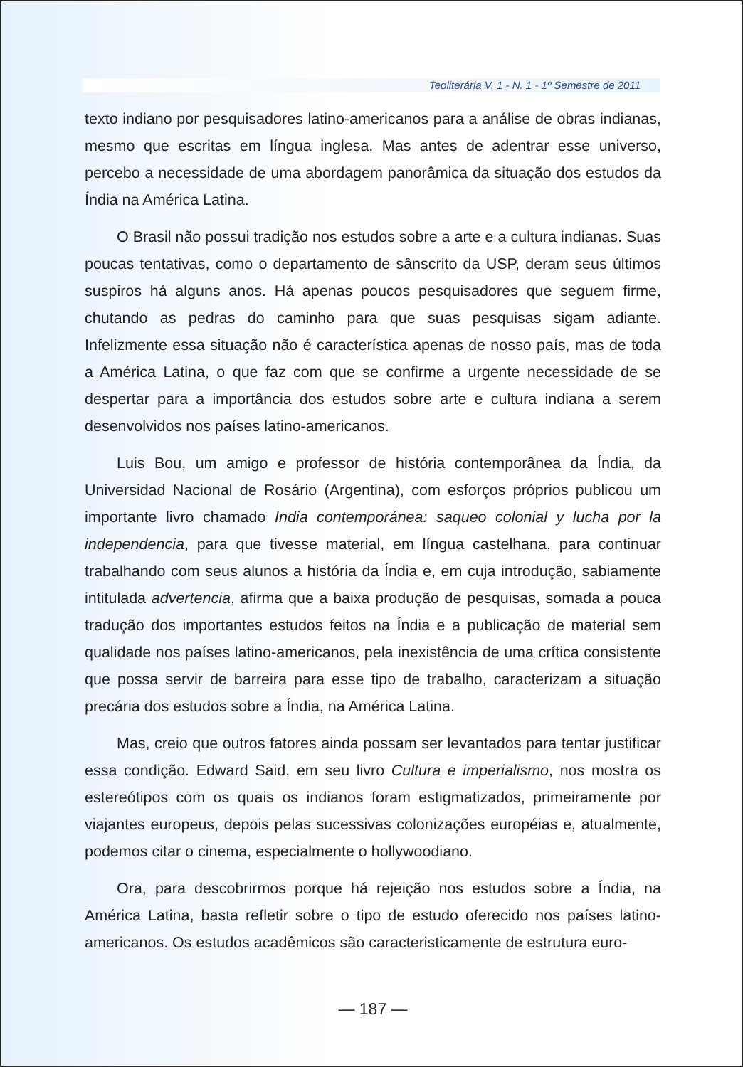Teoliterária V. 1 - N. 1 - 1º Semestre de 2011
texto indiano por pesquisadores latino-americanos para a análise de obras indianas, mesmo que escritas em língua inglesa. Mas antes de adentrar esse universo, percebo a necessidade de uma abordagem panorâmica da situação dos estudos da Índia na América Latina.
O Brasil não possui tradição nos estudos sobre a arte e a cultura indianas. Suas poucas tentativas, como o departamento de sânscrito da USP, deram seus últimos suspiros há alguns anos. Há apenas poucos pesquisadores que seguem firme, chutando as pedras do caminho para que suas pesquisas sigam adiante. Infelizmente essa situação não é característica apenas de nosso país, mas de toda a América Latina, o que faz com que se confirme a urgente necessidade de se despertar para a importância dos estudos sobre arte e cultura indiana a serem desenvolvidos nos países latino-americanos.
Luis Bou, um amigo e professor de história contemporânea da Índia, da Universidad Nacional de Rosário (Argentina), com esforços próprios publicou um importante livro chamado India contemporánea: saqueo colonial y lucha por la independencia, para que tivesse material, em língua castelhana, para continuar trabalhando com seus alunos a história da Índia e, em cuja introdução, sabiamente intitulada advertencia, afirma que a baixa produção de pesquisas, somada a pouca tradução dos importantes estudos feitos na Índia e a publicação de material sem qualidade nos países latino-americanos, pela inexistência de uma crítica consistente que possa servir de barreira para esse tipo de trabalho, caracterizam a situação precária dos estudos sobre a Índia, na América Latina.
Mas, creio que outros fatores ainda possam ser levantados para tentar justificar essa condição. Edward Said, em seu livro Cultura e imperialismo, nos mostra os estereótipos com os quais os indianos foram estigmatizados, primeiramente por viajantes europeus, depois pelas sucessivas colonizações européias e, atualmente, podemos citar o cinema, especialmente o hollywoodiano.
Ora, para descobrirmos porque há rejeição nos estudos sobre a Índia, na América Latina, basta refletir sobre o tipo de estudo oferecido nos países latino-americanos. Os estudos acadêmicos são caracteristicamente de estrutura euro-
— 187 —